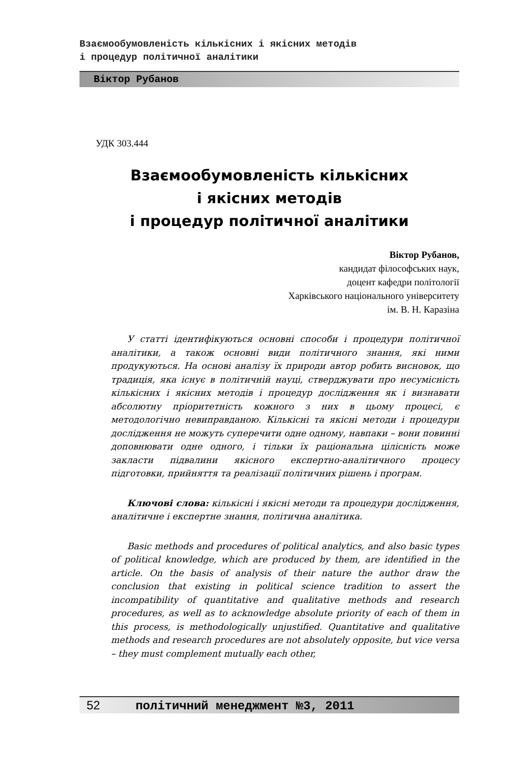Взаємообумовленість кількісних і якісних методів
і процедур політичної аналітики
Віктор Рубанов
УДК 303.444
Взаємообумовленість кількісних
і якісних методів
і процедур політичної аналітики
Віктор Рубанов,
кандидат філософських наук,
доцент кафедри політології
Харківського національного університету
ім. В. Н. Каразіна
У статті ідентифікуються основні способи і процедури політичної аналітики, а також основні види політичного знання, які ними продукуються. На основі аналізу їх природи автор робить висновок, що традиція, яка існує в політичній науці, стверджувати про несумісність кількісних і якісних методів і процедур дослідження як і визнавати абсолютну пріоритетність кожного з них в цьому процесі, є методологічно невиправданою. Кількісні та якісні методи і процедури дослідження не можуть суперечити одне одному, навпаки – вони повинні доповнювати одне одного, і тільки їх раціональна цілісність може закласти підвалини якісного експертно-аналітичного процесу підготовки, прийняття та реалізації політичних рішень і програм.
Ключові слова: кількісні і якісні методи та процедури дослідження, аналітичне і експертне знання, політична аналітика.
Basic methods and procedures of political analytics, and also basic types of political knowledge, which are produced by them, are identified in the article. On the basis of analysis of their nature the author draw the conclusion that existing in political science tradition to assert the incompatibility of quantitative and qualitative methods and research procedures, as well as to acknowledge absolute priority of each of them in this process, is methodologically unjustified. Quantitative and qualitative methods and research procedures are not absolutely opposite, but vice versa – they must complement mutually each other,
52 політичний менеджмент №3, 2011